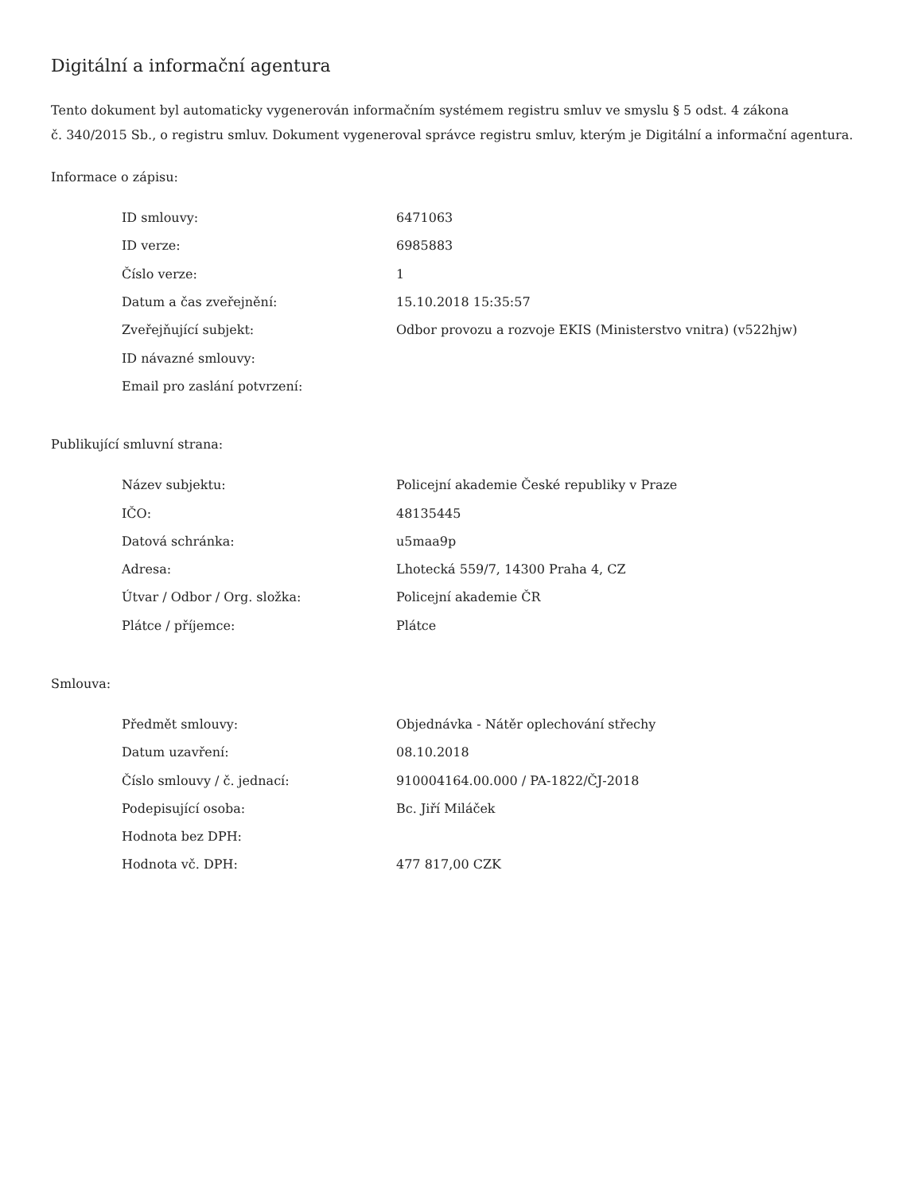Digitální a informační agentura
Tento dokument byl automaticky vygenerován informačním systémem registru smluv ve smyslu § 5 odst. 4 zákona
č. 340/2015 Sb., o registru smluv. Dokument vygeneroval správce registru smluv, kterým je Digitální a informační agentura.
Informace o zápisu:
| ID smlouvy: | 6471063 |
| ID verze: | 6985883 |
| Číslo verze: | 1 |
| Datum a čas zveřejnění: | 15.10.2018 15:35:57 |
| Zveřejňující subjekt: | Odbor provozu a rozvoje EKIS (Ministerstvo vnitra) (v522hjw) |
| ID návazné smlouvy: | |
| Email pro zaslání potvrzení: | |
Publikující smluvní strana:
| Název subjektu: | Policejní akademie České republiky v Praze |
| IČO: | 48135445 |
| Datová schránka: | u5maa9p |
| Adresa: | Lhotecká 559/7, 14300 Praha 4, CZ |
| Útvar / Odbor / Org. složka: | Policejní akademie ČR |
| Plátce / příjemce: | Plátce |
Smlouva:
| Předmět smlouvy: | Objednávka - Nátěr oplechování střechy |
| Datum uzavření: | 08.10.2018 |
| Číslo smlouvy / č. jednací: | 910004164.00.000 / PA-1822/ČJ-2018 |
| Podepisující osoba: | Bc. Jiří Miláček |
| Hodnota bez DPH: | |
| Hodnota vč. DPH: | 477 817,00 CZK |